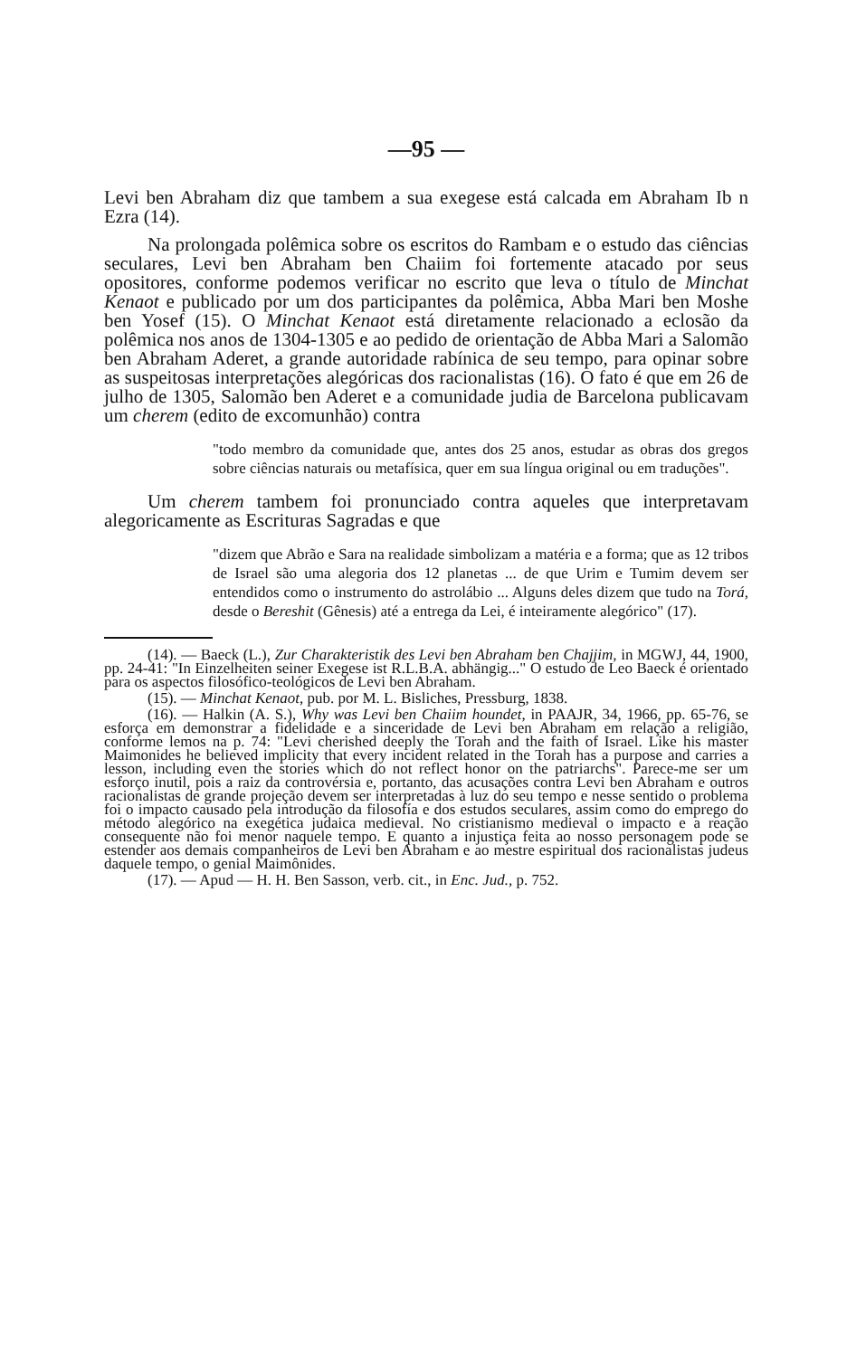—95 —
Levi ben Abraham diz que tambem a sua exegese está calcada em Abraham Ib n Ezra (14).
Na prolongada polêmica sobre os escritos do Rambam e o estudo das ciências seculares, Levi ben Abraham ben Chaiim foi fortemente atacado por seus opositores, conforme podemos verificar no escrito que leva o título de Minchat Kenaot e publicado por um dos participantes da polêmica, Abba Mari ben Moshe ben Yosef (15). O Minchat Kenaot está diretamente relacionado a eclosão da polêmica nos anos de 1304-1305 e ao pedido de orientação de Abba Mari a Salomão ben Abraham Aderet, a grande autoridade rabínica de seu tempo, para opinar sobre as suspeitosas interpretações alegóricas dos racionalistas (16). O fato é que em 26 de julho de 1305, Salomão ben Aderet e a comunidade judia de Barcelona publicavam um cherem (edito de excomunhão) contra
"todo membro da comunidade que, antes dos 25 anos, estudar as obras dos gregos sobre ciências naturais ou metafísica, quer em sua língua original ou em traduções".
Um cherem tambem foi pronunciado contra aqueles que interpretavam alegoricamente as Escrituras Sagradas e que
"dizem que Abrão e Sara na realidade simbolizam a matéria e a forma; que as 12 tribos de Israel são uma alegoria dos 12 planetas ... de que Urim e Tumim devem ser entendidos como o instrumento do astrolábio ... Alguns deles dizem que tudo na Torá, desde o Bereshit (Gênesis) até a entrega da Lei, é inteiramente alegórico" (17).
(14). — Baeck (L.), Zur Charakteristik des Levi ben Abraham ben Chajjim, in MGWJ, 44, 1900, pp. 24-41: "In Einzelheiten seiner Exegese ist R.L.B.A. abhängig..." O estudo de Leo Baeck é orientado para os aspectos filosófico-teológicos de Levi ben Abraham.
(15). — Minchat Kenaot, pub. por M. L. Bisliches, Pressburg, 1838.
(16). — Halkin (A. S.), Why was Levi ben Chaiim houndet, in PAAJR, 34, 1966, pp. 65-76, se esforça em demonstrar a fidelidade e a sinceridade de Levi ben Abraham em relação a religião, conforme lemos na p. 74: "Levi cherished deeply the Torah and the faith of Israel. Like his master Maimonides he believed implicity that every incident related in the Torah has a purpose and carries a lesson, including even the stories which do not reflect honor on the patriarchs". Parece-me ser um esforço inutil, pois a raiz da controvérsia e, portanto, das acusações contra Levi ben Abraham e outros racionalistas de grande projeção devem ser interpretadas à luz do seu tempo e nesse sentido o problema foi o impacto causado pela introdução da filosofía e dos estudos seculares, assim como do emprego do método alegórico na exegética judaica medieval. No cristianismo medieval o impacto e a reação consequente não foi menor naquele tempo. E quanto a injustiça feita ao nosso personagem pode se estender aos demais companheiros de Levi ben Abraham e ao mestre espiritual dos racionalistas judeus daquele tempo, o genial Maimônides.
(17). — Apud — H. H. Ben Sasson, verb. cit., in Enc. Jud., p. 752.